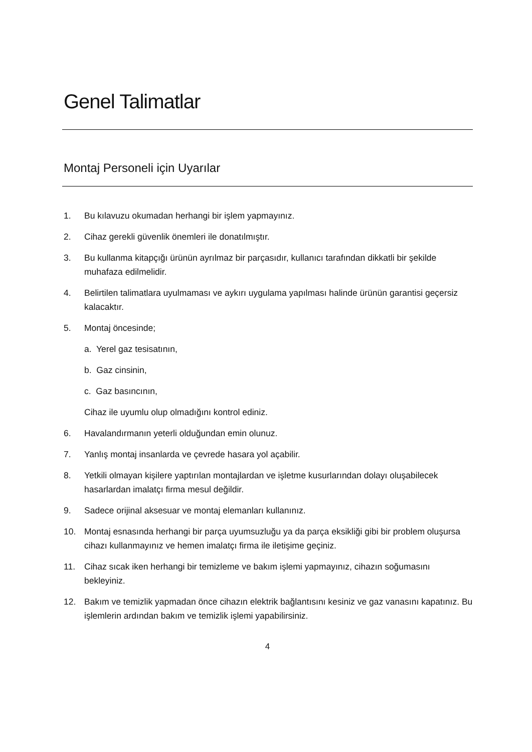Genel Talimatlar
Montaj Personeli için Uyarılar
1. Bu kılavuzu okumadan herhangi bir işlem yapmayınız.
2. Cihaz gerekli güvenlik önemleri ile donatılmıştır.
3. Bu kullanma kitapçığı ürünün ayrılmaz bir parçasıdır, kullanıcı tarafından dikkatli bir şekilde muhafaza edilmelidir.
4. Belirtilen talimatlara uyulmaması ve aykırı uygulama yapılması halinde ürünün garantisi geçersiz kalacaktır.
5. Montaj öncesinde;
a. Yerel gaz tesisatının,
b. Gaz cinsinin,
c. Gaz basıncının,
Cihaz ile uyumlu olup olmadığını kontrol ediniz.
6. Havalandırmanın yeterli olduğundan emin olunuz.
7. Yanlış montaj insanlarda ve çevrede hasara yol açabilir.
8. Yetkili olmayan kişilere yaptırılan montajlardan ve işletme kusurlarından dolayı oluşabilecek hasarlardan imalatçı firma mesul değildir.
9. Sadece orijinal aksesuar ve montaj elemanları kullanınız.
10. Montaj esnasında herhangi bir parça uyumsuzluğu ya da parça eksikliği gibi bir problem oluşursa cihazı kullanmayınız ve hemen imalatçı firma ile iletişime geçiniz.
11. Cihaz sıcak iken herhangi bir temizleme ve bakım işlemi yapmayınız, cihazın soğumasını bekleyiniz.
12. Bakım ve temizlik yapmadan önce cihazın elektrik bağlantısını kesiniz ve gaz vanasını kapatınız. Bu işlemlerin ardından bakım ve temizlik işlemi yapabilirsiniz.
4